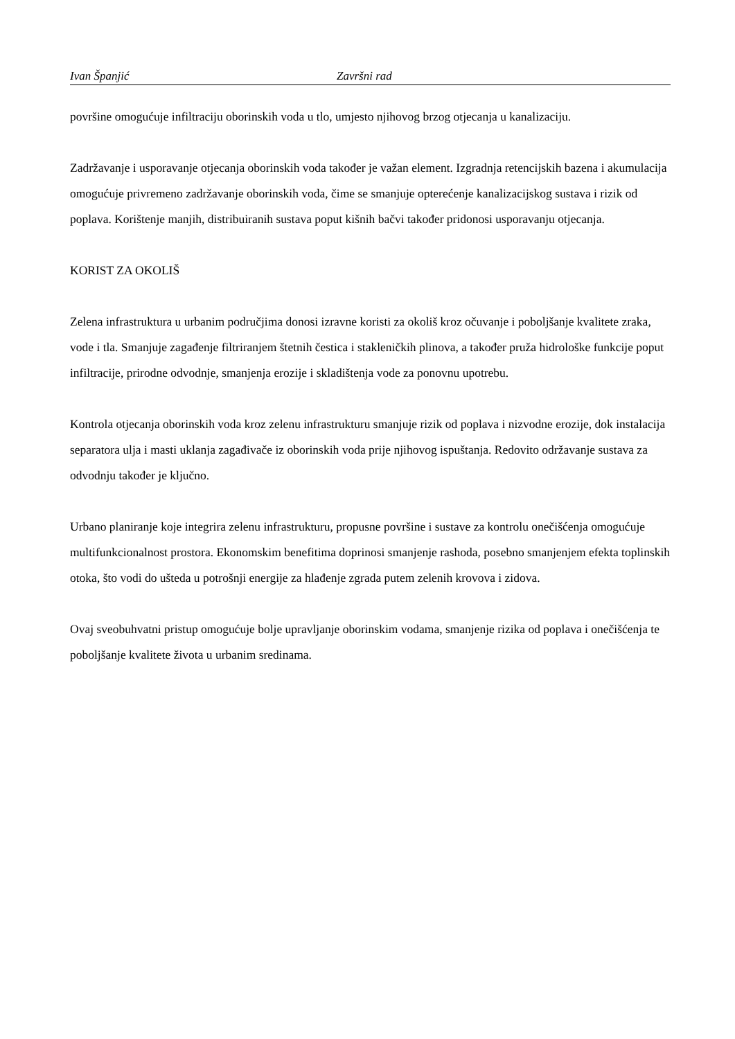Ivan Španjić Završni rad
površine omogućuje infiltraciju oborinskih voda u tlo, umjesto njihovog brzog otjecanja u kanalizaciju.
Zadržavanje i usporavanje otjecanja oborinskih voda također je važan element. Izgradnja retencijskih bazena i akumulacija omogućuje privremeno zadržavanje oborinskih voda, čime se smanjuje opterećenje kanalizacijskog sustava i rizik od poplava. Korištenje manjih, distribuiranih sustava poput kišnih bačvi također pridonosi usporavanju otjecanja.
KORIST ZA OKOLIŠ
Zelena infrastruktura u urbanim područjima donosi izravne koristi za okoliš kroz očuvanje i poboljšanje kvalitete zraka, vode i tla. Smanjuje zagađenje filtriranjem štetnih čestica i stakleničkih plinova, a također pruža hidrološke funkcije poput infiltracije, prirodne odvodnje, smanjenja erozije i skladištenja vode za ponovnu upotrebu.
Kontrola otjecanja oborinskih voda kroz zelenu infrastrukturu smanjuje rizik od poplava i nizvodne erozije, dok instalacija separatora ulja i masti uklanja zagađivače iz oborinskih voda prije njihovog ispuštanja. Redovito održavanje sustava za odvodnju također je ključno.
Urbano planiranje koje integrira zelenu infrastrukturu, propusne površine i sustave za kontrolu onečišćenja omogućuje multifunkcionalnost prostora. Ekonomskim benefitima doprinosi smanjenje rashoda, posebno smanjenjem efekta toplinskih otoka, što vodi do ušteda u potrošnji energije za hlađenje zgrada putem zelenih krovova i zidova.
Ovaj sveobuhvatni pristup omogućuje bolje upravljanje oborinskim vodama, smanjenje rizika od poplava i onečišćenja te poboljšanje kvalitete života u urbanim sredinama.